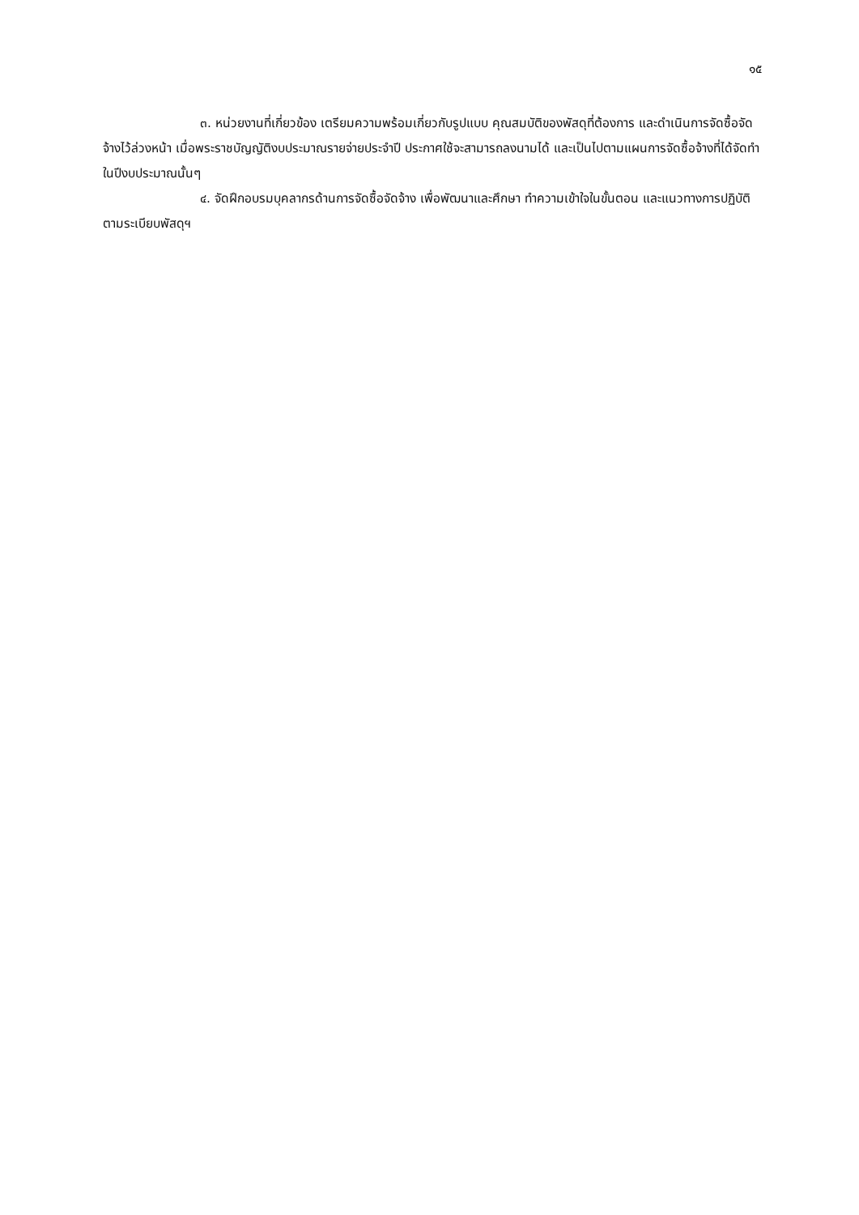๑๕
๓. หน่วยงานที่เกี่ยวข้อง เตรียมความพร้อมเกี่ยวกับรูปแบบ คุณสมบัติของพัสดุที่ต้องการ และดำเนินการจัดซื้อจัดจ้างไว้ล่วงหน้า เมื่อพระราชบัญญัติงบประมาณรายจ่ายประจำปี ประกาศใช้จะสามารถลงนามได้ และเป็นไปตามแผนการจัดซื้อจ้างที่ได้จัดทำในปีงบประมาณนั้นๆ
๔. จัดฝึกอบรมบุคลากรด้านการจัดซื้อจัดจ้าง เพื่อพัฒนาและศึกษา ทำความเข้าใจในขั้นตอน และแนวทางการปฏิบัติตามระเบียบพัสดุฯ